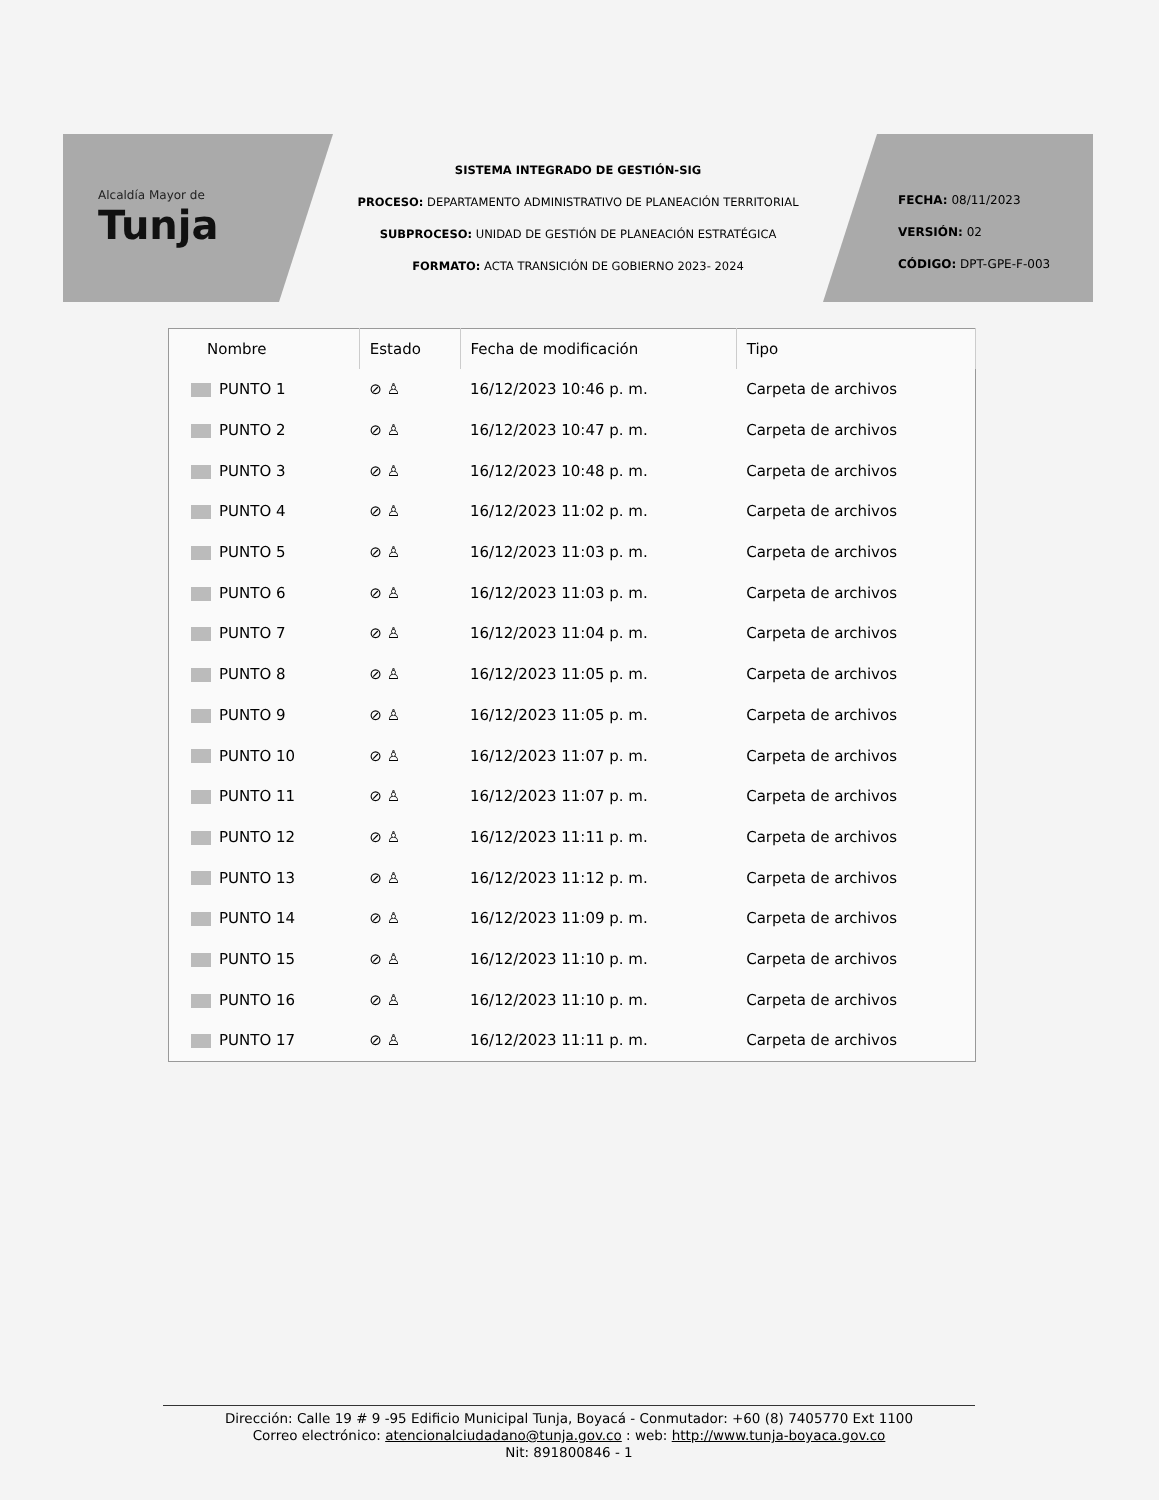Alcaldía Mayor de
Tunja
SISTEMA INTEGRADO DE GESTIÓN-SIG
PROCESO: DEPARTAMENTO ADMINISTRATIVO DE PLANEACIÓN TERRITORIAL
SUBPROCESO: UNIDAD DE GESTIÓN DE PLANEACIÓN ESTRATÉGICA
FORMATO: ACTA TRANSICIÓN DE GOBIERNO 2023- 2024
FECHA: 08/11/2023
VERSIÓN: 02
CÓDIGO: DPT-GPE-F-003
| Nombre | Estado | Fecha de modificación | Tipo |
| --- | --- | --- | --- |
| PUNTO 1 | ⊘ ♙ | 16/12/2023 10:46 p. m. | Carpeta de archivos |
| PUNTO 2 | ⊘ ♙ | 16/12/2023 10:47 p. m. | Carpeta de archivos |
| PUNTO 3 | ⊘ ♙ | 16/12/2023 10:48 p. m. | Carpeta de archivos |
| PUNTO 4 | ⊘ ♙ | 16/12/2023 11:02 p. m. | Carpeta de archivos |
| PUNTO 5 | ⊘ ♙ | 16/12/2023 11:03 p. m. | Carpeta de archivos |
| PUNTO 6 | ⊘ ♙ | 16/12/2023 11:03 p. m. | Carpeta de archivos |
| PUNTO 7 | ⊘ ♙ | 16/12/2023 11:04 p. m. | Carpeta de archivos |
| PUNTO 8 | ⊘ ♙ | 16/12/2023 11:05 p. m. | Carpeta de archivos |
| PUNTO 9 | ⊘ ♙ | 16/12/2023 11:05 p. m. | Carpeta de archivos |
| PUNTO 10 | ⊘ ♙ | 16/12/2023 11:07 p. m. | Carpeta de archivos |
| PUNTO 11 | ⊘ ♙ | 16/12/2023 11:07 p. m. | Carpeta de archivos |
| PUNTO 12 | ⊘ ♙ | 16/12/2023 11:11 p. m. | Carpeta de archivos |
| PUNTO 13 | ⊘ ♙ | 16/12/2023 11:12 p. m. | Carpeta de archivos |
| PUNTO 14 | ⊘ ♙ | 16/12/2023 11:09 p. m. | Carpeta de archivos |
| PUNTO 15 | ⊘ ♙ | 16/12/2023 11:10 p. m. | Carpeta de archivos |
| PUNTO 16 | ⊘ ♙ | 16/12/2023 11:10 p. m. | Carpeta de archivos |
| PUNTO 17 | ⊘ ♙ | 16/12/2023 11:11 p. m. | Carpeta de archivos |
Dirección: Calle 19 # 9 -95 Edificio Municipal Tunja, Boyacá - Conmutador: +60 (8) 7405770 Ext 1100
Correo electrónico: atencionalciudadano@tunja.gov.co : web: http://www.tunja-boyaca.gov.co
Nit: 891800846 - 1